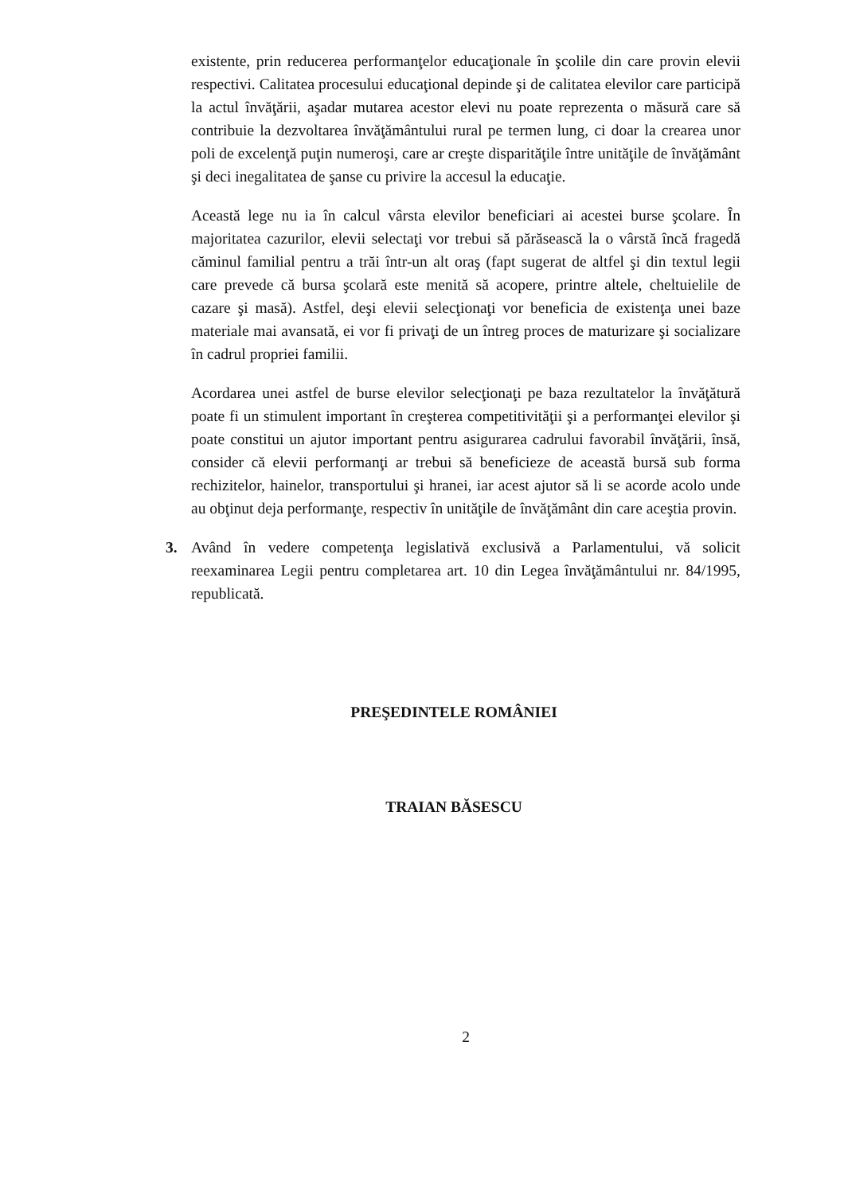existente, prin reducerea performanţelor educaţionale în şcolile din care provin elevii respectivi. Calitatea procesului educaţional depinde şi de calitatea elevilor care participă la actul învăţării, aşadar mutarea acestor elevi nu poate reprezenta o măsură care să contribuie la dezvoltarea învăţământului rural pe termen lung, ci doar la crearea unor poli de excelenţă puţin numeroşi, care ar creşte disparităţile între unităţile de învăţământ şi deci inegalitatea de şanse cu privire la accesul la educaţie.
Această lege nu ia în calcul vârsta elevilor beneficiari ai acestei burse şcolare. În majoritatea cazurilor, elevii selectaţi vor trebui să părăsească la o vârstă încă fragedă căminul familial pentru a trăi într-un alt oraş (fapt sugerat de altfel şi din textul legii care prevede că bursa şcolară este menită să acopere, printre altele, cheltuielile de cazare şi masă). Astfel, deşi elevii selecţionaţi vor beneficia de existenţa unei baze materiale mai avansată, ei vor fi privaţi de un întreg proces de maturizare şi socializare în cadrul propriei familii.
Acordarea unei astfel de burse elevilor selecţionaţi pe baza rezultatelor la învăţătură poate fi un stimulent important în creşterea competitivităţii şi a performanţei elevilor şi poate constitui un ajutor important pentru asigurarea cadrului favorabil învăţării, însă, consider că elevii performanţi ar trebui să beneficieze de această bursă sub forma rechizitelor, hainelor, transportului şi hranei, iar acest ajutor să li se acorde acolo unde au obţinut deja performanţe, respectiv în unităţile de învăţământ din care aceştia provin.
3. Având în vedere competenţa legislativă exclusivă a Parlamentului, vă solicit reexaminarea Legii pentru completarea art. 10 din Legea învăţământului nr. 84/1995, republicată.
PREŞEDINTELE ROMÂNIEI
TRAIAN BĂSESCU
2